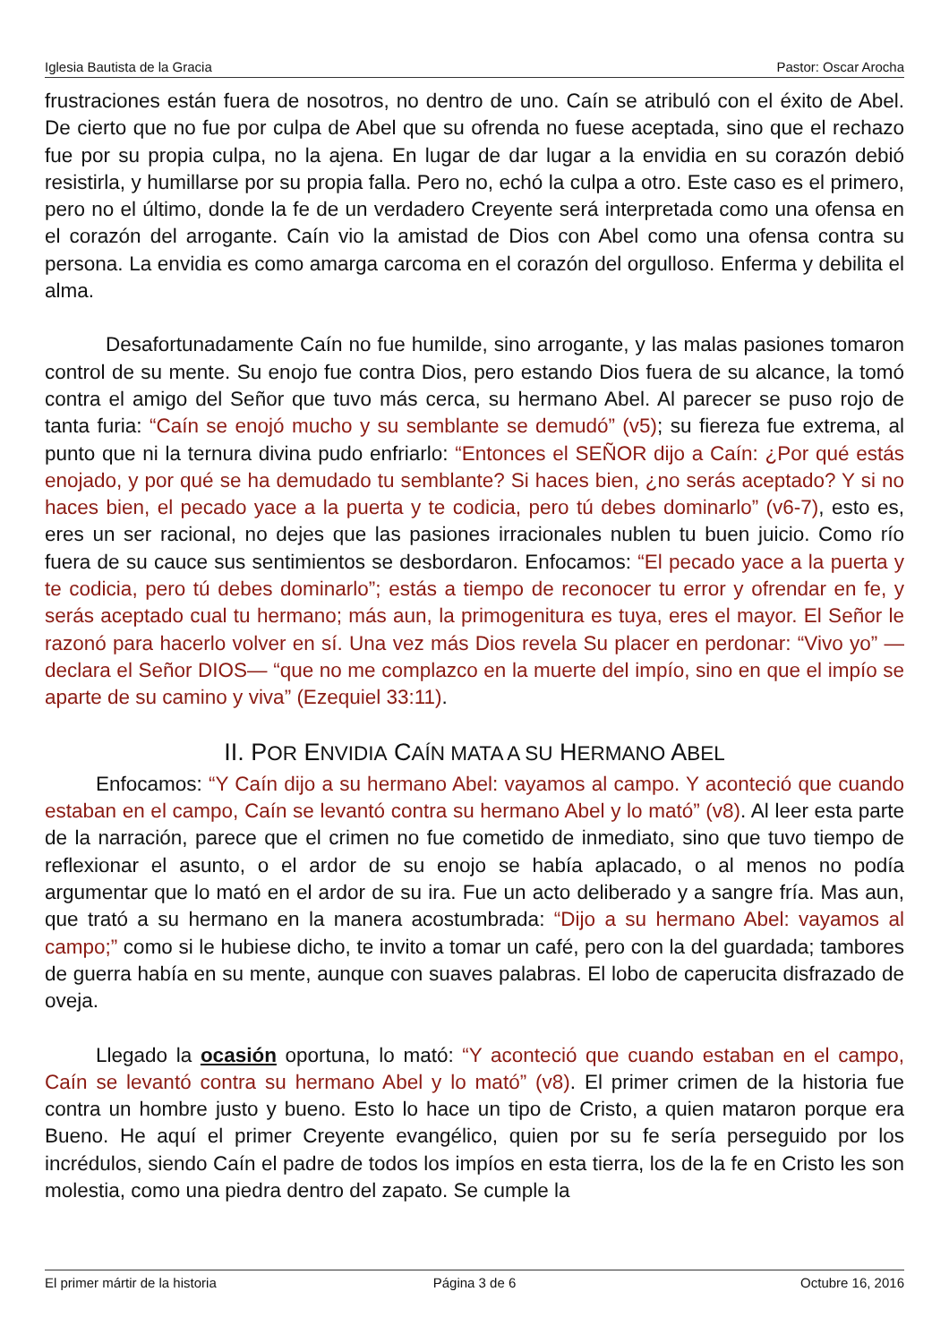Iglesia Bautista de la Gracia Pastor: Oscar Arocha
frustraciones están fuera de nosotros, no dentro de uno. Caín se atribuló con el éxito de Abel. De cierto que no fue por culpa de Abel que su ofrenda no fuese aceptada, sino que el rechazo fue por su propia culpa, no la ajena. En lugar de dar lugar a la envidia en su corazón debió resistirla, y humillarse por su propia falla. Pero no, echó la culpa a otro. Este caso es el primero, pero no el último, donde la fe de un verdadero Creyente será interpretada como una ofensa en el corazón del arrogante. Caín vio la amistad de Dios con Abel como una ofensa contra su persona. La envidia es como amarga carcoma en el corazón del orgulloso. Enferma y debilita el alma.
Desafortunadamente Caín no fue humilde, sino arrogante, y las malas pasiones tomaron control de su mente. Su enojo fue contra Dios, pero estando Dios fuera de su alcance, la tomó contra el amigo del Señor que tuvo más cerca, su hermano Abel. Al parecer se puso rojo de tanta furia: “Caín se enojó mucho y su semblante se demudó” (v5); su fiereza fue extrema, al punto que ni la ternura divina pudo enfriarlo: “Entonces el SEÑOR dijo a Caín: ¿Por qué estás enojado, y por qué se ha demudado tu semblante? Si haces bien, ¿no serás aceptado? Y si no haces bien, el pecado yace a la puerta y te codicia, pero tú debes dominarlo” (v6-7), esto es, eres un ser racional, no dejes que las pasiones irracionales nublen tu buen juicio. Como río fuera de su cauce sus sentimientos se desbordaron. Enfocamos: “El pecado yace a la puerta y te codicia, pero tú debes dominarlo”; estás a tiempo de reconocer tu error y ofrendar en fe, y serás aceptado cual tu hermano; más aun, la primogenitura es tuya, eres el mayor. El Señor le razonó para hacerlo volver en sí. Una vez más Dios revela Su placer en perdonar: “Vivo yo” —declara el Señor DIOS— “que no me complazco en la muerte del impío, sino en que el impío se aparte de su camino y viva” (Ezequiel 33:11).
II. POR ENVIDIA CAÍN MATA A SU HERMANO ABEL
Enfocamos: “Y Caín dijo a su hermano Abel: vayamos al campo. Y aconteció que cuando estaban en el campo, Caín se levantó contra su hermano Abel y lo mató” (v8). Al leer esta parte de la narración, parece que el crimen no fue cometido de inmediato, sino que tuvo tiempo de reflexionar el asunto, o el ardor de su enojo se había aplacado, o al menos no podía argumentar que lo mató en el ardor de su ira. Fue un acto deliberado y a sangre fría. Mas aun, que trató a su hermano en la manera acostumbrada: “Dijo a su hermano Abel: vayamos al campo;” como si le hubiese dicho, te invito a tomar un café, pero con la del guardada; tambores de guerra había en su mente, aunque con suaves palabras. El lobo de caperucita disfrazado de oveja.
Llegado la ocasión oportuna, lo mató: “Y aconteció que cuando estaban en el campo, Caín se levantó contra su hermano Abel y lo mató” (v8). El primer crimen de la historia fue contra un hombre justo y bueno. Esto lo hace un tipo de Cristo, a quien mataron porque era Bueno. He aquí el primer Creyente evangélico, quien por su fe sería perseguido por los incrédulos, siendo Caín el padre de todos los impíos en esta tierra, los de la fe en Cristo les son molestia, como una piedra dentro del zapato. Se cumple la
El primer mártir de la historia Página 3 de 6 Octubre 16, 2016